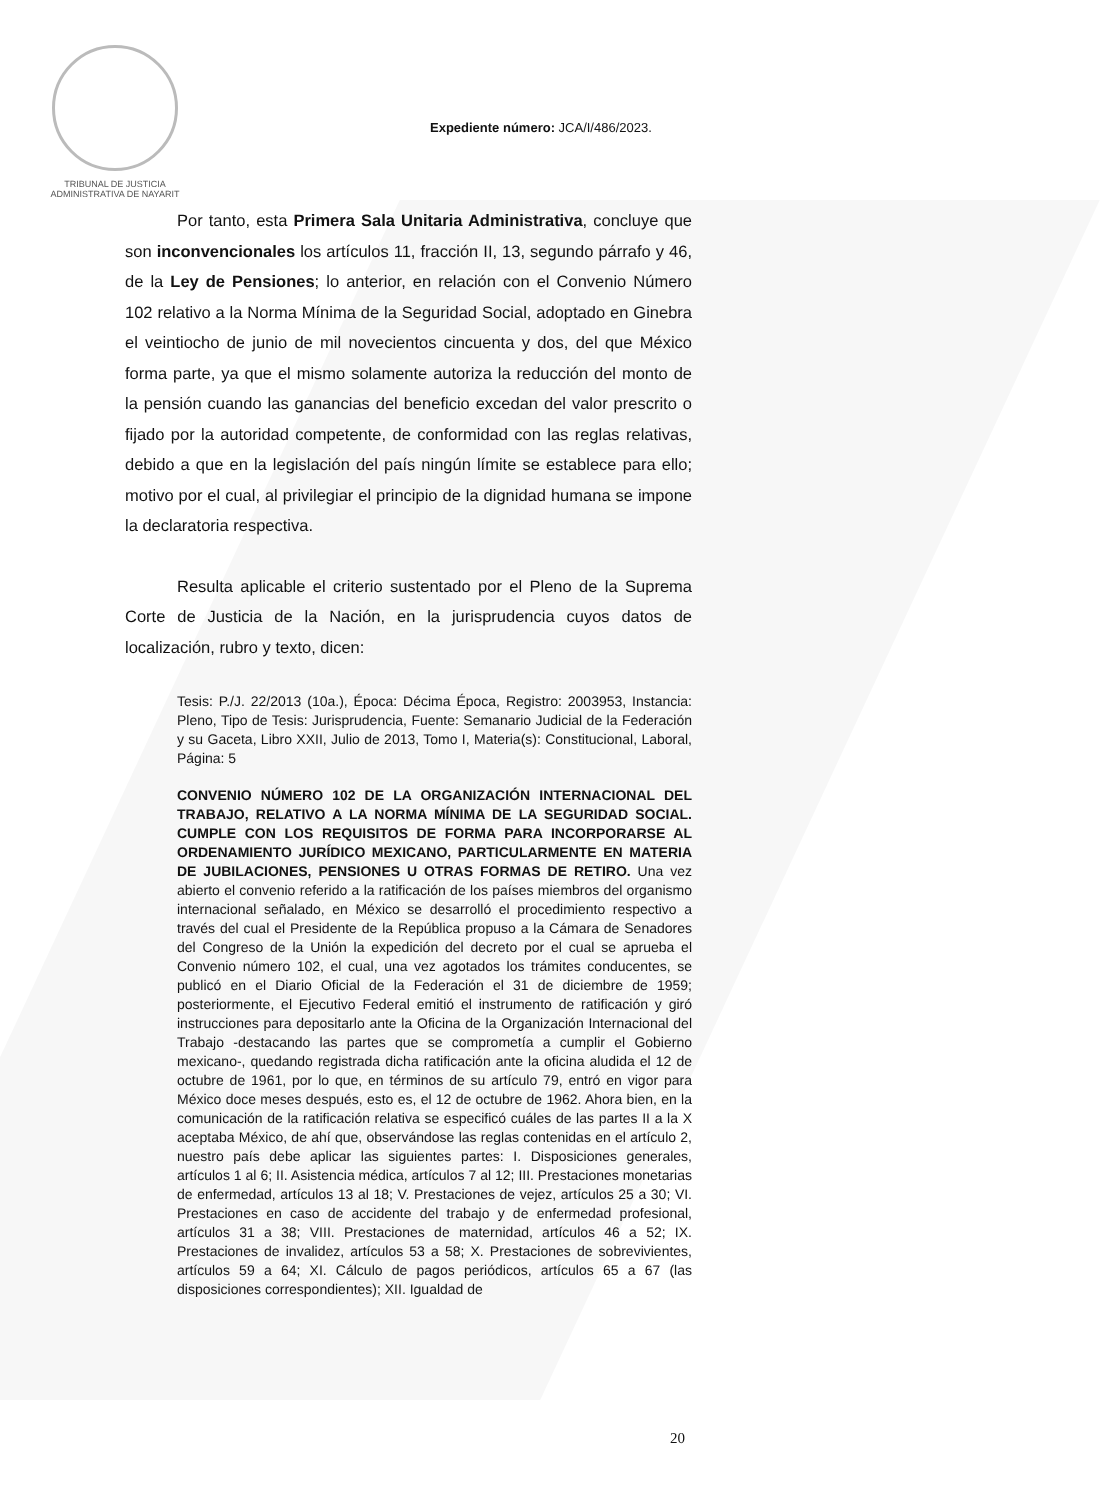TRIBUNAL DE JUSTICIA
ADMINISTRATIVA DE NAYARIT
Expediente número: JCA/I/486/2023.
Por tanto, esta Primera Sala Unitaria Administrativa, concluye que son inconvencionales los artículos 11, fracción II, 13, segundo párrafo y 46, de la Ley de Pensiones; lo anterior, en relación con el Convenio Número 102 relativo a la Norma Mínima de la Seguridad Social, adoptado en Ginebra el veintiocho de junio de mil novecientos cincuenta y dos, del que México forma parte, ya que el mismo solamente autoriza la reducción del monto de la pensión cuando las ganancias del beneficio excedan del valor prescrito o fijado por la autoridad competente, de conformidad con las reglas relativas, debido a que en la legislación del país ningún límite se establece para ello; motivo por el cual, al privilegiar el principio de la dignidad humana se impone la declaratoria respectiva.
Resulta aplicable el criterio sustentado por el Pleno de la Suprema Corte de Justicia de la Nación, en la jurisprudencia cuyos datos de localización, rubro y texto, dicen:
Tesis: P./J. 22/2013 (10a.), Época: Décima Época, Registro: 2003953, Instancia: Pleno, Tipo de Tesis: Jurisprudencia, Fuente: Semanario Judicial de la Federación y su Gaceta, Libro XXII, Julio de 2013, Tomo I, Materia(s): Constitucional, Laboral, Página: 5
CONVENIO NÚMERO 102 DE LA ORGANIZACIÓN INTERNACIONAL DEL TRABAJO, RELATIVO A LA NORMA MÍNIMA DE LA SEGURIDAD SOCIAL. CUMPLE CON LOS REQUISITOS DE FORMA PARA INCORPORARSE AL ORDENAMIENTO JURÍDICO MEXICANO, PARTICULARMENTE EN MATERIA DE JUBILACIONES, PENSIONES U OTRAS FORMAS DE RETIRO. Una vez abierto el convenio referido a la ratificación de los países miembros del organismo internacional señalado, en México se desarrolló el procedimiento respectivo a través del cual el Presidente de la República propuso a la Cámara de Senadores del Congreso de la Unión la expedición del decreto por el cual se aprueba el Convenio número 102, el cual, una vez agotados los trámites conducentes, se publicó en el Diario Oficial de la Federación el 31 de diciembre de 1959; posteriormente, el Ejecutivo Federal emitió el instrumento de ratificación y giró instrucciones para depositarlo ante la Oficina de la Organización Internacional del Trabajo -destacando las partes que se comprometía a cumplir el Gobierno mexicano-, quedando registrada dicha ratificación ante la oficina aludida el 12 de octubre de 1961, por lo que, en términos de su artículo 79, entró en vigor para México doce meses después, esto es, el 12 de octubre de 1962. Ahora bien, en la comunicación de la ratificación relativa se especificó cuáles de las partes II a la X aceptaba México, de ahí que, observándose las reglas contenidas en el artículo 2, nuestro país debe aplicar las siguientes partes: I. Disposiciones generales, artículos 1 al 6; II. Asistencia médica, artículos 7 al 12; III. Prestaciones monetarias de enfermedad, artículos 13 al 18; V. Prestaciones de vejez, artículos 25 a 30; VI. Prestaciones en caso de accidente del trabajo y de enfermedad profesional, artículos 31 a 38; VIII. Prestaciones de maternidad, artículos 46 a 52; IX. Prestaciones de invalidez, artículos 53 a 58; X. Prestaciones de sobrevivientes, artículos 59 a 64; XI. Cálculo de pagos periódicos, artículos 65 a 67 (las disposiciones correspondientes); XII. Igualdad de
20